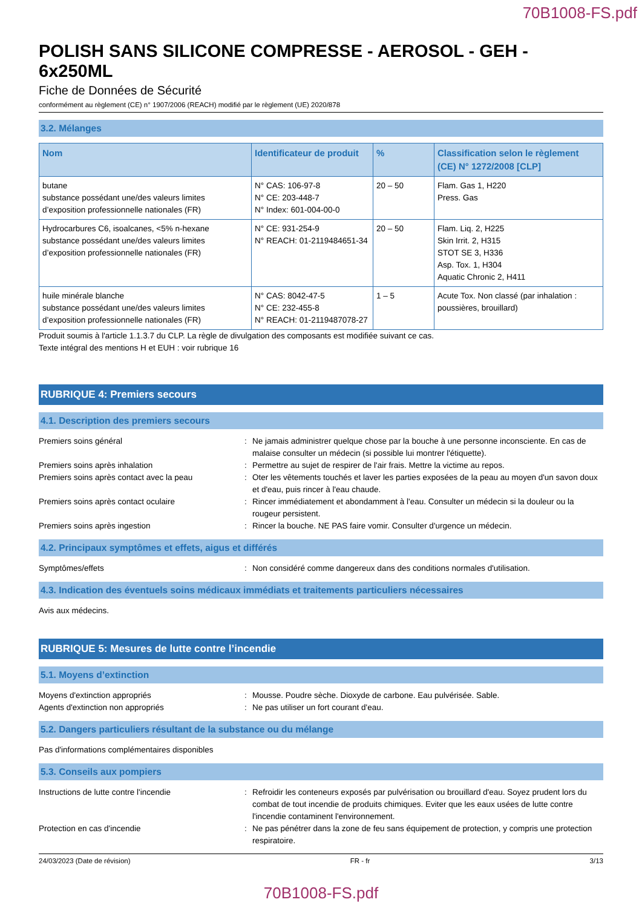70B1008-FS.pdf
POLISH SANS SILICONE COMPRESSE - AEROSOL - GEH - 6x250ML
Fiche de Données de Sécurité
conformément au règlement (CE) n° 1907/2006 (REACH) modifié par le règlement (UE) 2020/878
3.2. Mélanges
| Nom | Identificateur de produit | % | Classification selon le règlement (CE) N° 1272/2008 [CLP] |
| --- | --- | --- | --- |
| butane substance possédant une/des valeurs limites d’exposition professionnelle nationales (FR) | N° CAS: 106-97-8 N° CE: 203-448-7 N° Index: 601-004-00-0 | 20 – 50 | Flam. Gas 1, H220 Press. Gas |
| Hydrocarbures C6, isoalcanes, <5% n-hexane substance possédant une/des valeurs limites d’exposition professionnelle nationales (FR) | N° CE: 931-254-9 N° REACH: 01-2119484651-34 | 20 – 50 | Flam. Liq. 2, H225 Skin Irrit. 2, H315 STOT SE 3, H336 Asp. Tox. 1, H304 Aquatic Chronic 2, H411 |
| huile minérale blanche substance possédant une/des valeurs limites d’exposition professionnelle nationales (FR) | N° CAS: 8042-47-5 N° CE: 232-455-8 N° REACH: 01-2119487078-27 | 1 – 5 | Acute Tox. Non classé (par inhalation : poussières, brouillard) |
Produit soumis à l'article 1.1.3.7 du CLP. La règle de divulgation des composants est modifiée suivant ce cas.
Texte intégral des mentions H et EUH : voir rubrique 16
RUBRIQUE 4: Premiers secours
4.1. Description des premiers secours
Premiers soins général : Ne jamais administrer quelque chose par la bouche à une personne inconsciente. En cas de malaise consulter un médecin (si possible lui montrer l'étiquette).
Premiers soins après inhalation : Permettre au sujet de respirer de l'air frais. Mettre la victime au repos.
Premiers soins après contact avec la peau : Oter les vêtements touchés et laver les parties exposées de la peau au moyen d'un savon doux et d'eau, puis rincer à l'eau chaude.
Premiers soins après contact oculaire : Rincer immédiatement et abondamment à l'eau. Consulter un médecin si la douleur ou la rougeur persistent.
Premiers soins après ingestion : Rincer la bouche. NE PAS faire vomir. Consulter d'urgence un médecin.
4.2. Principaux symptômes et effets, aigus et différés
Symptômes/effets : Non considéré comme dangereux dans des conditions normales d'utilisation.
4.3. Indication des éventuels soins médicaux immédiats et traitements particuliers nécessaires
Avis aux médecins.
RUBRIQUE 5: Mesures de lutte contre l’incendie
5.1. Moyens d’extinction
Moyens d'extinction appropriés : Mousse. Poudre sèche. Dioxyde de carbone. Eau pulvérisée. Sable.
Agents d'extinction non appropriés : Ne pas utiliser un fort courant d'eau.
5.2. Dangers particuliers résultant de la substance ou du mélange
Pas d'informations complémentaires disponibles
5.3. Conseils aux pompiers
Instructions de lutte contre l'incendie : Refroidir les conteneurs exposés par pulvérisation ou brouillard d'eau. Soyez prudent lors du combat de tout incendie de produits chimiques. Eviter que les eaux usées de lutte contre l'incendie contaminent l'environnement.
Protection en cas d'incendie : Ne pas pénétrer dans la zone de feu sans équipement de protection, y compris une protection respiratoire.
24/03/2023 (Date de révision) FR - fr 3/13
70B1008-FS.pdf